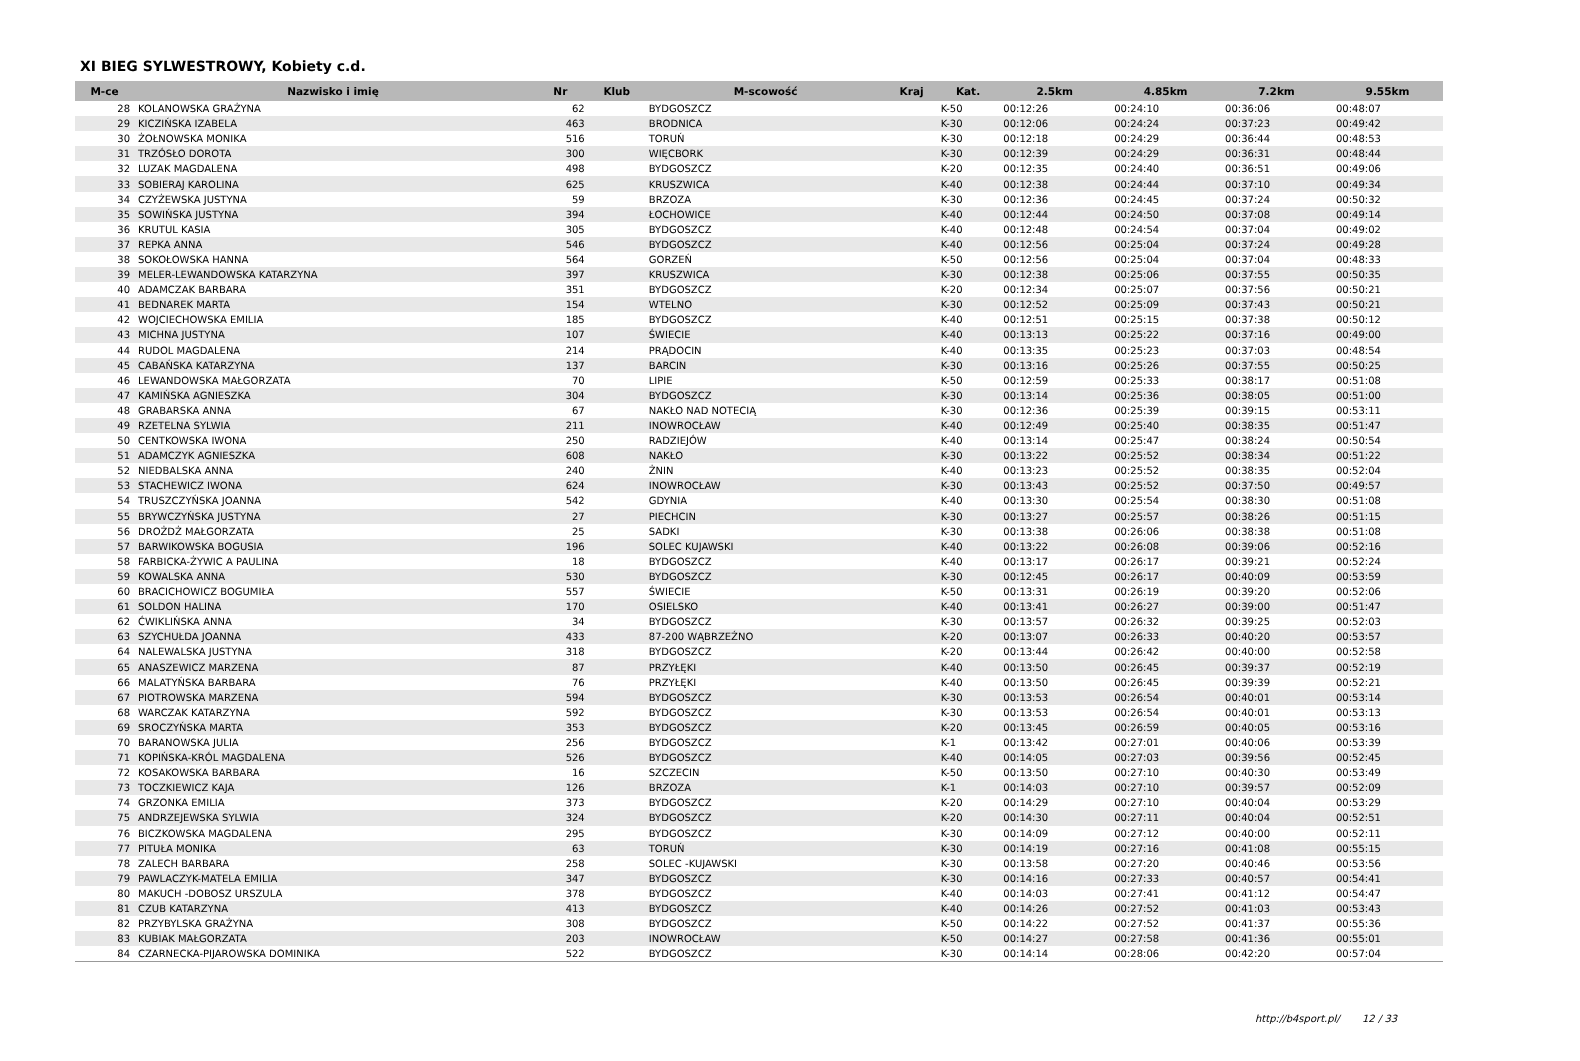XI BIEG SYLWESTROWY, Kobiety c.d.
| M-ce | Nazwisko i imię | Nr | Klub | M-scowość | Kraj | Kat. | 2.5km | 4.85km | 7.2km | 9.55km |
| --- | --- | --- | --- | --- | --- | --- | --- | --- | --- | --- |
| 28 | KOLANOWSKA GRAŻYNA | 62 | | BYDGOSZCZ | | K-50 | 00:12:26 | 00:24:10 | 00:36:06 | 00:48:07 |
| 29 | KICZIŃSKA IZABELA | 463 | | BRODNICA | | K-30 | 00:12:06 | 00:24:24 | 00:37:23 | 00:49:42 |
| 30 | ŻOŁNOWSKA MONIKA | 516 | | TORUŃ | | K-30 | 00:12:18 | 00:24:29 | 00:36:44 | 00:48:53 |
| 31 | TRZÓSŁO DOROTA | 300 | | WIĘCBORK | | K-30 | 00:12:39 | 00:24:29 | 00:36:31 | 00:48:44 |
| 32 | LUZAK MAGDALENA | 498 | | BYDGOSZCZ | | K-20 | 00:12:35 | 00:24:40 | 00:36:51 | 00:49:06 |
| 33 | SOBIERAJ KAROLINA | 625 | | KRUSZWICA | | K-40 | 00:12:38 | 00:24:44 | 00:37:10 | 00:49:34 |
| 34 | CZYŻEWSKA JUSTYNA | 59 | | BRZOZA | | K-30 | 00:12:36 | 00:24:45 | 00:37:24 | 00:50:32 |
| 35 | SOWIŃSKA JUSTYNA | 394 | | ŁOCHOWICE | | K-40 | 00:12:44 | 00:24:50 | 00:37:08 | 00:49:14 |
| 36 | KRUTUL KASIA | 305 | | BYDGOSZCZ | | K-40 | 00:12:48 | 00:24:54 | 00:37:04 | 00:49:02 |
| 37 | REPKA ANNA | 546 | | BYDGOSZCZ | | K-40 | 00:12:56 | 00:25:04 | 00:37:24 | 00:49:28 |
| 38 | SOKOŁOWSKA HANNA | 564 | | GORZEŃ | | K-50 | 00:12:56 | 00:25:04 | 00:37:04 | 00:48:33 |
| 39 | MELER-LEWANDOWSKA KATARZYNA | 397 | | KRUSZWICA | | K-30 | 00:12:38 | 00:25:06 | 00:37:55 | 00:50:35 |
| 40 | ADAMCZAK BARBARA | 351 | | BYDGOSZCZ | | K-20 | 00:12:34 | 00:25:07 | 00:37:56 | 00:50:21 |
| 41 | BEDNAREK MARTA | 154 | | WTELNO | | K-30 | 00:12:52 | 00:25:09 | 00:37:43 | 00:50:21 |
| 42 | WOJCIECHOWSKA EMILIA | 185 | | BYDGOSZCZ | | K-40 | 00:12:51 | 00:25:15 | 00:37:38 | 00:50:12 |
| 43 | MICHNA JUSTYNA | 107 | | ŚWIECIE | | K-40 | 00:13:13 | 00:25:22 | 00:37:16 | 00:49:00 |
| 44 | RUDOL MAGDALENA | 214 | | PRĄDOCIN | | K-40 | 00:13:35 | 00:25:23 | 00:37:03 | 00:48:54 |
| 45 | CABAŃSKA KATARZYNA | 137 | | BARCIN | | K-30 | 00:13:16 | 00:25:26 | 00:37:55 | 00:50:25 |
| 46 | LEWANDOWSKA MAŁGORZATA | 70 | | LIPIE | | K-50 | 00:12:59 | 00:25:33 | 00:38:17 | 00:51:08 |
| 47 | KAMIŃSKA AGNIESZKA | 304 | | BYDGOSZCZ | | K-30 | 00:13:14 | 00:25:36 | 00:38:05 | 00:51:00 |
| 48 | GRABARSKA ANNA | 67 | | NAKŁO NAD NOTECIĄ | | K-30 | 00:12:36 | 00:25:39 | 00:39:15 | 00:53:11 |
| 49 | RZETELNA SYLWIA | 211 | | INOWROCŁAW | | K-40 | 00:12:49 | 00:25:40 | 00:38:35 | 00:51:47 |
| 50 | CENTKOWSKA IWONA | 250 | | RADZIEJÓW | | K-40 | 00:13:14 | 00:25:47 | 00:38:24 | 00:50:54 |
| 51 | ADAMCZYK AGNIESZKA | 608 | | NAKŁO | | K-30 | 00:13:22 | 00:25:52 | 00:38:34 | 00:51:22 |
| 52 | NIEDBALSKA ANNA | 240 | | ŻNIN | | K-40 | 00:13:23 | 00:25:52 | 00:38:35 | 00:52:04 |
| 53 | STACHEWICZ IWONA | 624 | | INOWROCŁAW | | K-30 | 00:13:43 | 00:25:52 | 00:37:50 | 00:49:57 |
| 54 | TRUSZCZYŃSKA JOANNA | 542 | | GDYNIA | | K-40 | 00:13:30 | 00:25:54 | 00:38:30 | 00:51:08 |
| 55 | BRYWCZYŃSKA JUSTYNA | 27 | | PIECHCIN | | K-30 | 00:13:27 | 00:25:57 | 00:38:26 | 00:51:15 |
| 56 | DROŻDŻ MAŁGORZATA | 25 | | SADKI | | K-30 | 00:13:38 | 00:26:06 | 00:38:38 | 00:51:08 |
| 57 | BARWIKOWSKA BOGUSIA | 196 | | SOLEC KUJAWSKI | | K-40 | 00:13:22 | 00:26:08 | 00:39:06 | 00:52:16 |
| 58 | FARBICKA-ŻYWIC A PAULINA | 18 | | BYDGOSZCZ | | K-40 | 00:13:17 | 00:26:17 | 00:39:21 | 00:52:24 |
| 59 | KOWALSKA ANNA | 530 | | BYDGOSZCZ | | K-30 | 00:12:45 | 00:26:17 | 00:40:09 | 00:53:59 |
| 60 | BRACICHOWICZ BOGUMIŁA | 557 | | ŚWIECIE | | K-50 | 00:13:31 | 00:26:19 | 00:39:20 | 00:52:06 |
| 61 | SOLDON HALINA | 170 | | OSIELSKO | | K-40 | 00:13:41 | 00:26:27 | 00:39:00 | 00:51:47 |
| 62 | ĆWIKLIŃSKA ANNA | 34 | | BYDGOSZCZ | | K-30 | 00:13:57 | 00:26:32 | 00:39:25 | 00:52:03 |
| 63 | SZYCHUŁDA JOANNA | 433 | | 87-200 WĄBRZEŹNO | | K-20 | 00:13:07 | 00:26:33 | 00:40:20 | 00:53:57 |
| 64 | NALEWALSKA JUSTYNA | 318 | | BYDGOSZCZ | | K-20 | 00:13:44 | 00:26:42 | 00:40:00 | 00:52:58 |
| 65 | ANASZEWICZ MARZENA | 87 | | PRZYŁĘKI | | K-40 | 00:13:50 | 00:26:45 | 00:39:37 | 00:52:19 |
| 66 | MALATYŃSKA BARBARA | 76 | | PRZYŁĘKI | | K-40 | 00:13:50 | 00:26:45 | 00:39:39 | 00:52:21 |
| 67 | PIOTROWSKA MARZENA | 594 | | BYDGOSZCZ | | K-30 | 00:13:53 | 00:26:54 | 00:40:01 | 00:53:14 |
| 68 | WARCZAK KATARZYNA | 592 | | BYDGOSZCZ | | K-30 | 00:13:53 | 00:26:54 | 00:40:01 | 00:53:13 |
| 69 | SROCZYŃSKA MARTA | 353 | | BYDGOSZCZ | | K-20 | 00:13:45 | 00:26:59 | 00:40:05 | 00:53:16 |
| 70 | BARANOWSKA JULIA | 256 | | BYDGOSZCZ | | K-1 | 00:13:42 | 00:27:01 | 00:40:06 | 00:53:39 |
| 71 | KOPIŃSKA-KRÓL MAGDALENA | 526 | | BYDGOSZCZ | | K-40 | 00:14:05 | 00:27:03 | 00:39:56 | 00:52:45 |
| 72 | KOSAKOWSKA BARBARA | 16 | | SZCZECIN | | K-50 | 00:13:50 | 00:27:10 | 00:40:30 | 00:53:49 |
| 73 | TOCZKIEWICZ KAJA | 126 | | BRZOZA | | K-1 | 00:14:03 | 00:27:10 | 00:39:57 | 00:52:09 |
| 74 | GRZONKA EMILIA | 373 | | BYDGOSZCZ | | K-20 | 00:14:29 | 00:27:10 | 00:40:04 | 00:53:29 |
| 75 | ANDRZEJEWSKA SYLWIA | 324 | | BYDGOSZCZ | | K-20 | 00:14:30 | 00:27:11 | 00:40:04 | 00:52:51 |
| 76 | BICZKOWSKA MAGDALENA | 295 | | BYDGOSZCZ | | K-30 | 00:14:09 | 00:27:12 | 00:40:00 | 00:52:11 |
| 77 | PITUŁA MONIKA | 63 | | TORUŃ | | K-30 | 00:14:19 | 00:27:16 | 00:41:08 | 00:55:15 |
| 78 | ZALECH BARBARA | 258 | | SOLEC -KUJAWSKI | | K-30 | 00:13:58 | 00:27:20 | 00:40:46 | 00:53:56 |
| 79 | PAWLACZYK-MATELA EMILIA | 347 | | BYDGOSZCZ | | K-30 | 00:14:16 | 00:27:33 | 00:40:57 | 00:54:41 |
| 80 | MAKUCH -DOBOSZ URSZULA | 378 | | BYDGOSZCZ | | K-40 | 00:14:03 | 00:27:41 | 00:41:12 | 00:54:47 |
| 81 | CZUB KATARZYNA | 413 | | BYDGOSZCZ | | K-40 | 00:14:26 | 00:27:52 | 00:41:03 | 00:53:43 |
| 82 | PRZYBYLSKA GRAŻYNA | 308 | | BYDGOSZCZ | | K-50 | 00:14:22 | 00:27:52 | 00:41:37 | 00:55:36 |
| 83 | KUBIAK MAŁGORZATA | 203 | | INOWROCŁAW | | K-50 | 00:14:27 | 00:27:58 | 00:41:36 | 00:55:01 |
| 84 | CZARNECKA-PIJAROWSKA DOMINIKA | 522 | | BYDGOSZCZ | | K-30 | 00:14:14 | 00:28:06 | 00:42:20 | 00:57:04 |
http://b4sport.pl/ 12 / 33